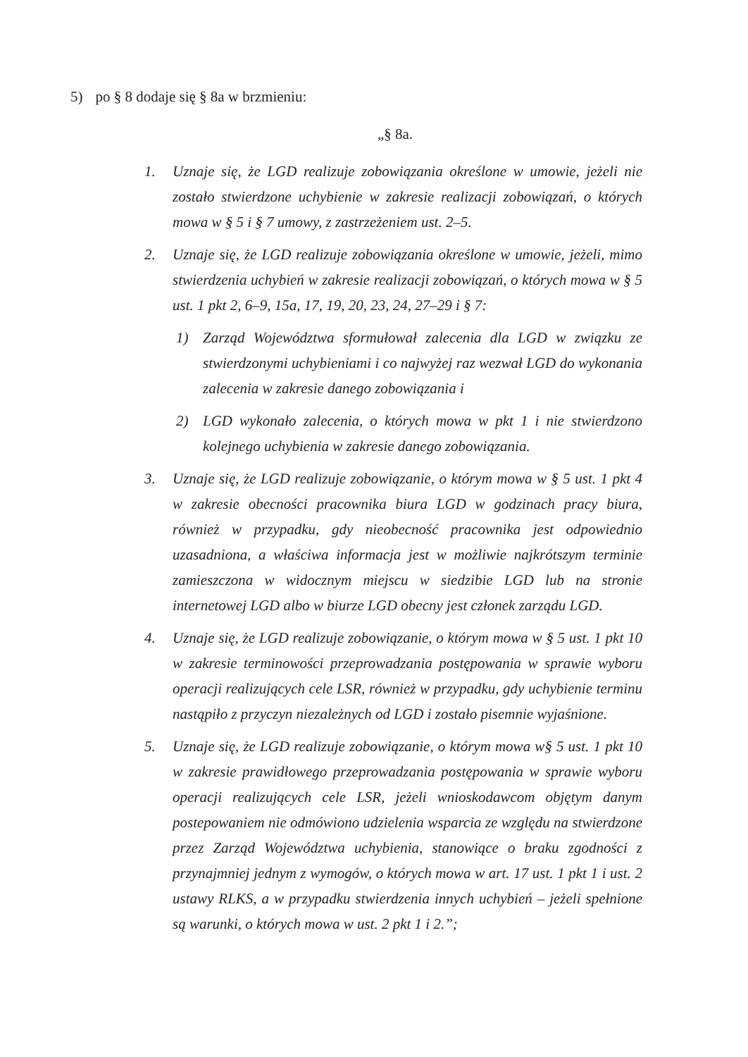5) po § 8 dodaje się § 8a w brzmieniu:
„§ 8a.
1. Uznaje się, że LGD realizuje zobowiązania określone w umowie, jeżeli nie zostało stwierdzone uchybienie w zakresie realizacji zobowiązań, o których mowa w § 5 i § 7 umowy, z zastrzeżeniem ust. 2–5.
2. Uznaje się, że LGD realizuje zobowiązania określone w umowie, jeżeli, mimo stwierdzenia uchybień w zakresie realizacji zobowiązań, o których mowa w § 5 ust. 1 pkt 2, 6–9, 15a, 17, 19, 20, 23, 24, 27–29 i § 7:
1) Zarząd Województwa sformułował zalecenia dla LGD w związku ze stwierdzonymi uchybieniami i co najwyżej raz wezwał LGD do wykonania zalecenia w zakresie danego zobowiązania i
2) LGD wykonało zalecenia, o których mowa w pkt 1 i nie stwierdzono kolejnego uchybienia w zakresie danego zobowiązania.
3. Uznaje się, że LGD realizuje zobowiązanie, o którym mowa w § 5 ust. 1 pkt 4 w zakresie obecności pracownika biura LGD w godzinach pracy biura, również w przypadku, gdy nieobecność pracownika jest odpowiednio uzasadniona, a właściwa informacja jest w możliwie najkrótszym terminie zamieszczona w widocznym miejscu w siedzibie LGD lub na stronie internetowej LGD albo w biurze LGD obecny jest członek zarządu LGD.
4. Uznaje się, że LGD realizuje zobowiązanie, o którym mowa w § 5 ust. 1 pkt 10 w zakresie terminowości przeprowadzania postępowania w sprawie wyboru operacji realizujących cele LSR, również w przypadku, gdy uchybienie terminu nastąpiło z przyczyn niezależnych od LGD i zostało pisemnie wyjaśnione.
5. Uznaje się, że LGD realizuje zobowiązanie, o którym mowa w§ 5 ust. 1 pkt 10 w zakresie prawidłowego przeprowadzania postępowania w sprawie wyboru operacji realizujących cele LSR, jeżeli wnioskodawcom objętym danym postepowaniem nie odmówiono udzielenia wsparcia ze względu na stwierdzone przez Zarząd Województwa uchybienia, stanowiące o braku zgodności z przynajmniej jednym z wymogów, o których mowa w art. 17 ust. 1 pkt 1 i ust. 2 ustawy RLKS, a w przypadku stwierdzenia innych uchybień – jeżeli spełnione są warunki, o których mowa w ust. 2 pkt 1 i 2.”;